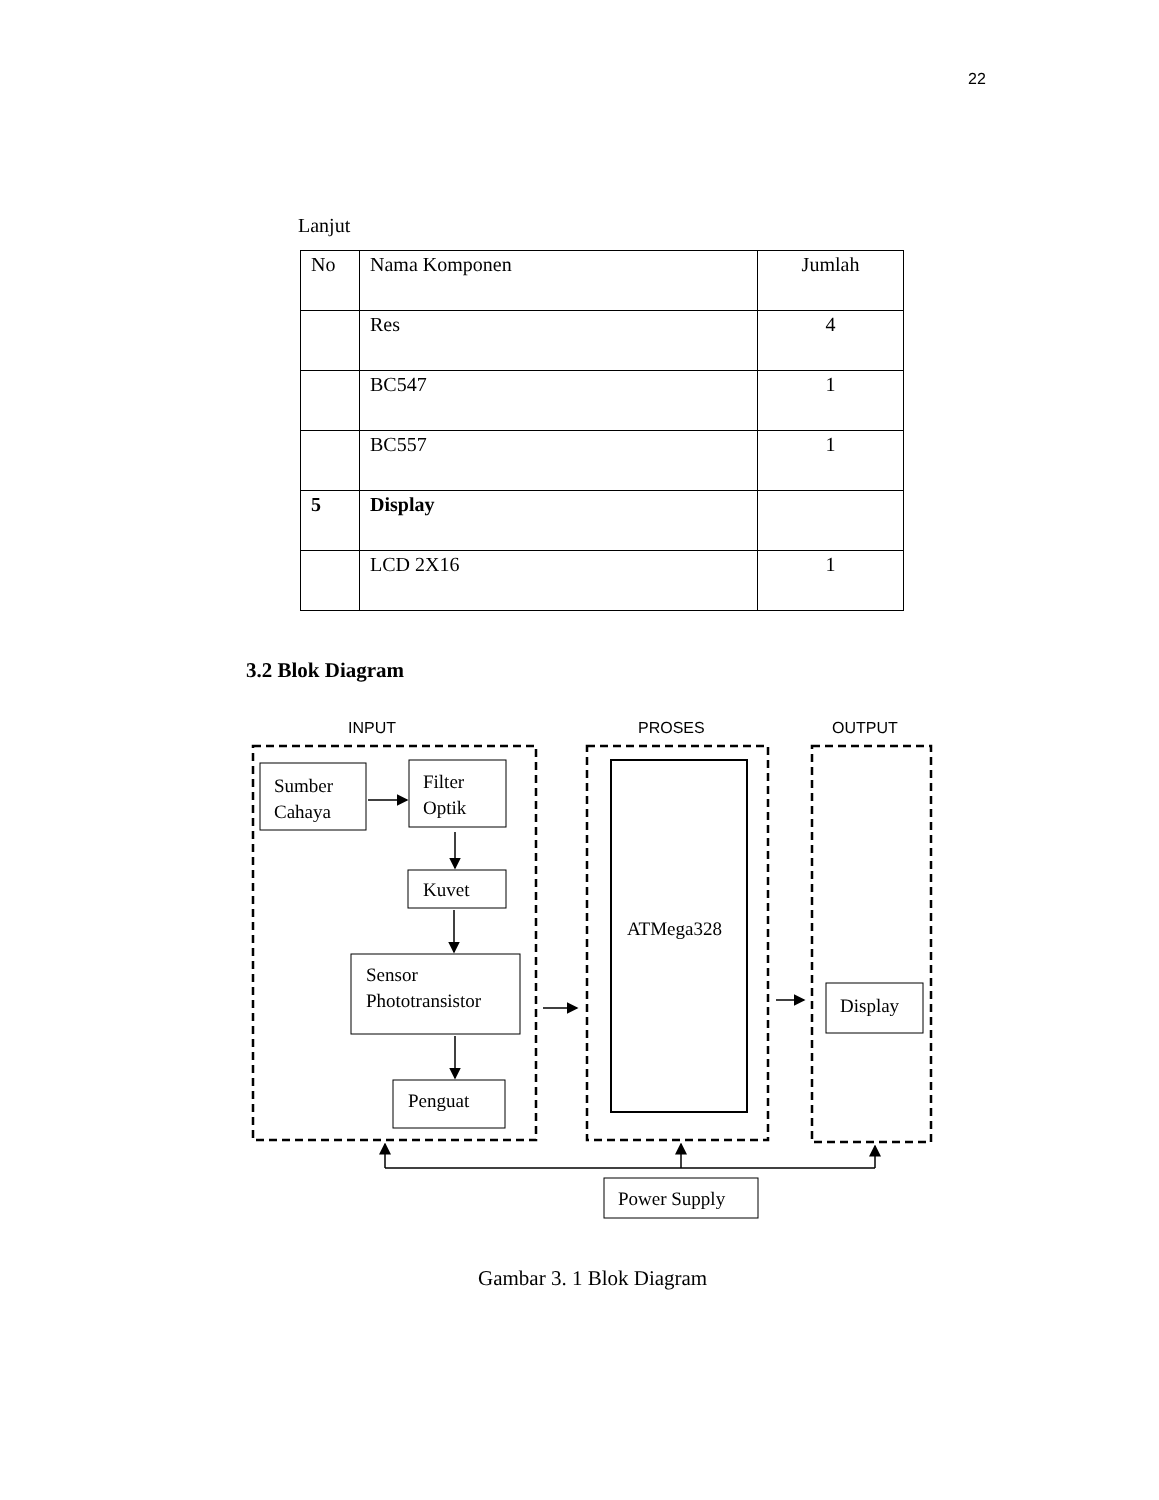22
Lanjut
| No | Nama Komponen | Jumlah |
| | Res | 4 |
| | BC547 | 1 |
| | BC557 | 1 |
| 5 | Display | |
| | LCD 2X16 | 1 |
3.2 Blok Diagram
INPUT
PROSES
OUTPUT
Sumber
Cahaya
Filter
Optik
Kuvet
Sensor
Phototransistor
Penguat
ATMega328
Display
Power Supply
Gambar 3. 1 Blok Diagram